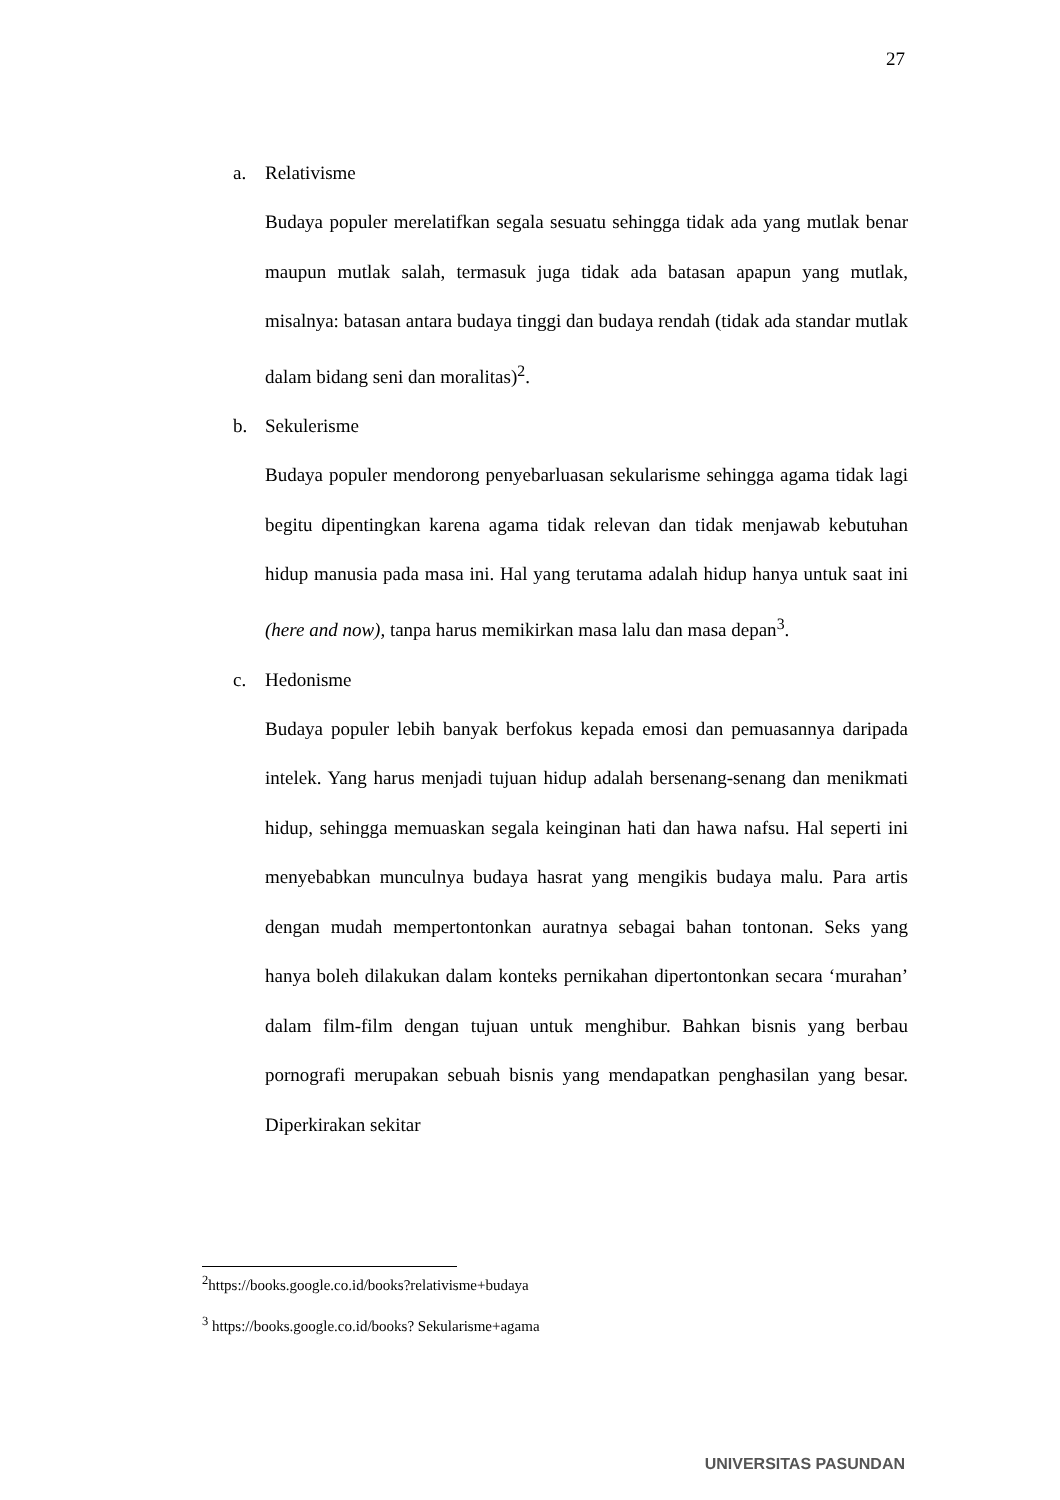27
a. Relativisme
Budaya populer merelatifkan segala sesuatu sehingga tidak ada yang mutlak benar maupun mutlak salah, termasuk juga tidak ada batasan apapun yang mutlak, misalnya: batasan antara budaya tinggi dan budaya rendah (tidak ada standar mutlak dalam bidang seni dan moralitas)<sup>2</sup>.
b. Sekulerisme
Budaya populer mendorong penyebarluasan sekularisme sehingga agama tidak lagi begitu dipentingkan karena agama tidak relevan dan tidak menjawab kebutuhan hidup manusia pada masa ini. Hal yang terutama adalah hidup hanya untuk saat ini (here and now), tanpa harus memikirkan masa lalu dan masa depan<sup>3</sup>.
c. Hedonisme
Budaya populer lebih banyak berfokus kepada emosi dan pemuasannya daripada intelek. Yang harus menjadi tujuan hidup adalah bersenang-senang dan menikmati hidup, sehingga memuaskan segala keinginan hati dan hawa nafsu. Hal seperti ini menyebabkan munculnya budaya hasrat yang mengikis budaya malu. Para artis dengan mudah mempertontonkan auratnya sebagai bahan tontonan. Seks yang hanya boleh dilakukan dalam konteks pernikahan dipertontonkan secara ‘murahan’ dalam film-film dengan tujuan untuk menghibur. Bahkan bisnis yang berbau pornografi merupakan sebuah bisnis yang mendapatkan penghasilan yang besar. Diperkirakan sekitar
<sup>2</sup> https://books.google.co.id/books?relativisme+budaya
<sup>3</sup> https://books.google.co.id/books? Sekularisme+agama
UNIVERSITAS PASUNDAN